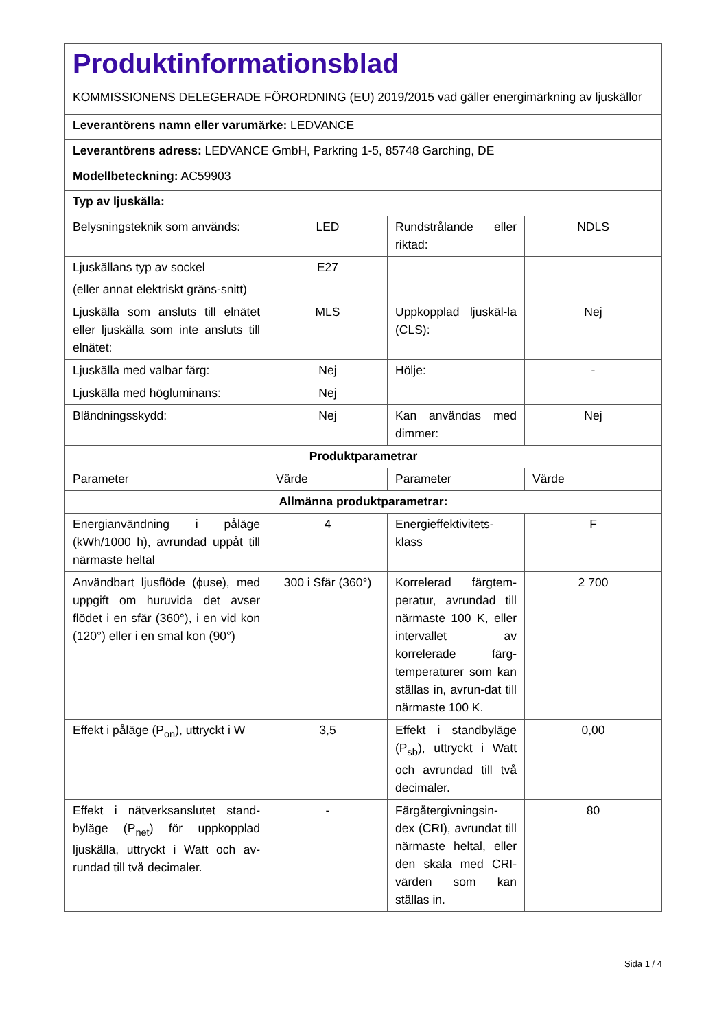| Produktinformationsblad KOMMISSIONENS DELEGERADE FÖRORDNING (EU) 2019/2015 vad gäller energimärkning av ljuskällor | | | |
| Leverantörens namn eller varumärke: LEDVANCE | | | |
| Leverantörens adress: LEDVANCE GmbH, Parkring 1-5, 85748 Garching, DE | | | |
| Modellbeteckning: AC59903 | | | |
| Typ av ljuskälla: | | | |
| Belysningsteknik som används: | LED | Rundstrålande eller riktad: | NDLS |
| Ljuskällans typ av sockel (eller annat elektriskt gräns-snitt) | E27 | | |
| Ljuskälla som ansluts till elnätet eller ljuskälla som inte ansluts till elnätet: | MLS | Uppkopplad ljuskäl-la (CLS): | Nej |
| Ljuskälla med valbar färg: | Nej | Hölje: | - |
| Ljuskälla med högluminans: | Nej | | |
| Bländningsskydd: | Nej | Kan användas med dimmer: | Nej |
| Produktparametrar | | | |
| Parameter | Värde | Parameter | Värde |
| Allmänna produktparametrar: | | | |
| Energianvändning i påläge (kWh/1000 h), avrundad uppåt till närmaste heltal | 4 | Energieffektivitets-klass | F |
| Användbart ljusflöde (ϕuse), med uppgift om huruvida det avser flödet i en sfär (360°), i en vid kon (120°) eller i en smal kon (90°) | 300 i Sfär (360°) | Korrelerad färgtem-peratur, avrundad till närmaste 100 K, eller intervallet av korrelerade färg-temperaturer som kan ställas in, avrun-dat till närmaste 100 K. | 2 700 |
| Effekt i påläge (P<sub>on</sub>), uttryckt i W | 3,5 | Effekt i standbyläge (P<sub>sb</sub>), uttryckt i Watt och avrundad till två decimaler. | 0,00 |
| Effekt i nätverksanslutet stand-byläge (P<sub>net</sub>) för uppkopplad ljuskälla, uttryckt i Watt och av-rundad till två decimaler. | - | Färgåtergivningsin-dex (CRI), avrundat till närmaste heltal, eller den skala med CRI-värden som kan ställas in. | 80 |
Sida 1 / 4